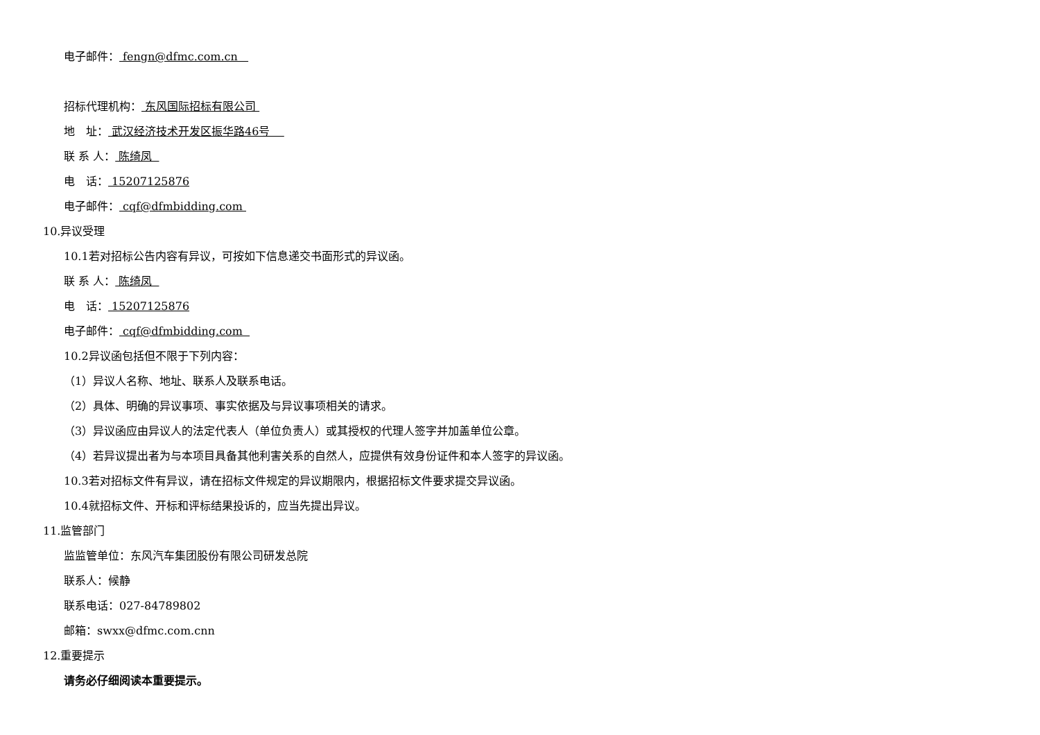电子邮件： fengn@dfmc.com.cn
招标代理机构： 东风国际招标有限公司
地　址： 武汉经济技术开发区振华路46号
联 系 人： 陈绮凤
电　话： 15207125876
电子邮件： cqf@dfmbidding.com
10.异议受理
10.1若对招标公告内容有异议，可按如下信息递交书面形式的异议函。
联 系 人： 陈绮凤
电　话： 15207125876
电子邮件： cqf@dfmbidding.com
10.2异议函包括但不限于下列内容：
（1）异议人名称、地址、联系人及联系电话。
（2）具体、明确的异议事项、事实依据及与异议事项相关的请求。
（3）异议函应由异议人的法定代表人（单位负责人）或其授权的代理人签字并加盖单位公章。
（4）若异议提出者为与本项目具备其他利害关系的自然人，应提供有效身份证件和本人签字的异议函。
10.3若对招标文件有异议，请在招标文件规定的异议期限内，根据招标文件要求提交异议函。
10.4就招标文件、开标和评标结果投诉的，应当先提出异议。
11.监管部门
监监管单位：东风汽车集团股份有限公司研发总院
联系人：候静
联系电话：027-84789802
邮箱：swxx@dfmc.com.cnn
12.重要提示
请务必仔细阅读本重要提示。